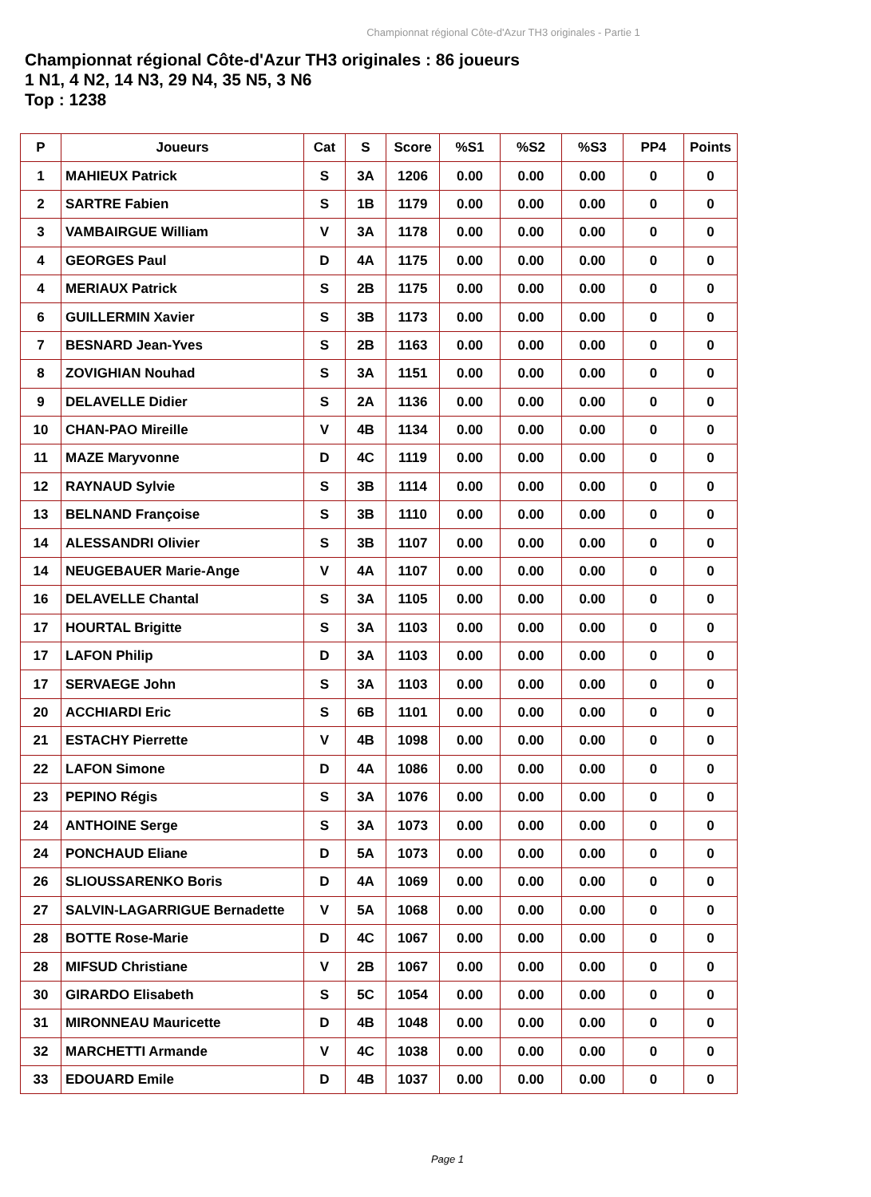Championnat régional Côte-d'Azur TH3 originales - Partie 1
Championnat régional Côte-d'Azur TH3 originales : 86 joueurs
1 N1, 4 N2, 14 N3, 29 N4, 35 N5, 3 N6
Top : 1238
| P | Joueurs | Cat | S | Score | %S1 | %S2 | %S3 | PP4 | Points |
| --- | --- | --- | --- | --- | --- | --- | --- | --- | --- |
| 1 | MAHIEUX Patrick | S | 3A | 1206 | 0.00 | 0.00 | 0.00 | 0 | 0 |
| 2 | SARTRE Fabien | S | 1B | 1179 | 0.00 | 0.00 | 0.00 | 0 | 0 |
| 3 | VAMBAIRGUE William | V | 3A | 1178 | 0.00 | 0.00 | 0.00 | 0 | 0 |
| 4 | GEORGES Paul | D | 4A | 1175 | 0.00 | 0.00 | 0.00 | 0 | 0 |
| 4 | MERIAUX Patrick | S | 2B | 1175 | 0.00 | 0.00 | 0.00 | 0 | 0 |
| 6 | GUILLERMIN Xavier | S | 3B | 1173 | 0.00 | 0.00 | 0.00 | 0 | 0 |
| 7 | BESNARD Jean-Yves | S | 2B | 1163 | 0.00 | 0.00 | 0.00 | 0 | 0 |
| 8 | ZOVIGHIAN Nouhad | S | 3A | 1151 | 0.00 | 0.00 | 0.00 | 0 | 0 |
| 9 | DELAVELLE Didier | S | 2A | 1136 | 0.00 | 0.00 | 0.00 | 0 | 0 |
| 10 | CHAN-PAO Mireille | V | 4B | 1134 | 0.00 | 0.00 | 0.00 | 0 | 0 |
| 11 | MAZE Maryvonne | D | 4C | 1119 | 0.00 | 0.00 | 0.00 | 0 | 0 |
| 12 | RAYNAUD Sylvie | S | 3B | 1114 | 0.00 | 0.00 | 0.00 | 0 | 0 |
| 13 | BELNAND Françoise | S | 3B | 1110 | 0.00 | 0.00 | 0.00 | 0 | 0 |
| 14 | ALESSANDRI Olivier | S | 3B | 1107 | 0.00 | 0.00 | 0.00 | 0 | 0 |
| 14 | NEUGEBAUER Marie-Ange | V | 4A | 1107 | 0.00 | 0.00 | 0.00 | 0 | 0 |
| 16 | DELAVELLE Chantal | S | 3A | 1105 | 0.00 | 0.00 | 0.00 | 0 | 0 |
| 17 | HOURTAL Brigitte | S | 3A | 1103 | 0.00 | 0.00 | 0.00 | 0 | 0 |
| 17 | LAFON Philip | D | 3A | 1103 | 0.00 | 0.00 | 0.00 | 0 | 0 |
| 17 | SERVAEGE John | S | 3A | 1103 | 0.00 | 0.00 | 0.00 | 0 | 0 |
| 20 | ACCHIARDI Eric | S | 6B | 1101 | 0.00 | 0.00 | 0.00 | 0 | 0 |
| 21 | ESTACHY Pierrette | V | 4B | 1098 | 0.00 | 0.00 | 0.00 | 0 | 0 |
| 22 | LAFON Simone | D | 4A | 1086 | 0.00 | 0.00 | 0.00 | 0 | 0 |
| 23 | PEPINO Régis | S | 3A | 1076 | 0.00 | 0.00 | 0.00 | 0 | 0 |
| 24 | ANTHOINE Serge | S | 3A | 1073 | 0.00 | 0.00 | 0.00 | 0 | 0 |
| 24 | PONCHAUD Eliane | D | 5A | 1073 | 0.00 | 0.00 | 0.00 | 0 | 0 |
| 26 | SLIOUSSARENKO Boris | D | 4A | 1069 | 0.00 | 0.00 | 0.00 | 0 | 0 |
| 27 | SALVIN-LAGARRIGUE Bernadette | V | 5A | 1068 | 0.00 | 0.00 | 0.00 | 0 | 0 |
| 28 | BOTTE Rose-Marie | D | 4C | 1067 | 0.00 | 0.00 | 0.00 | 0 | 0 |
| 28 | MIFSUD Christiane | V | 2B | 1067 | 0.00 | 0.00 | 0.00 | 0 | 0 |
| 30 | GIRARDO Elisabeth | S | 5C | 1054 | 0.00 | 0.00 | 0.00 | 0 | 0 |
| 31 | MIRONNEAU Mauricette | D | 4B | 1048 | 0.00 | 0.00 | 0.00 | 0 | 0 |
| 32 | MARCHETTI Armande | V | 4C | 1038 | 0.00 | 0.00 | 0.00 | 0 | 0 |
| 33 | EDOUARD Emile | D | 4B | 1037 | 0.00 | 0.00 | 0.00 | 0 | 0 |
Page 1